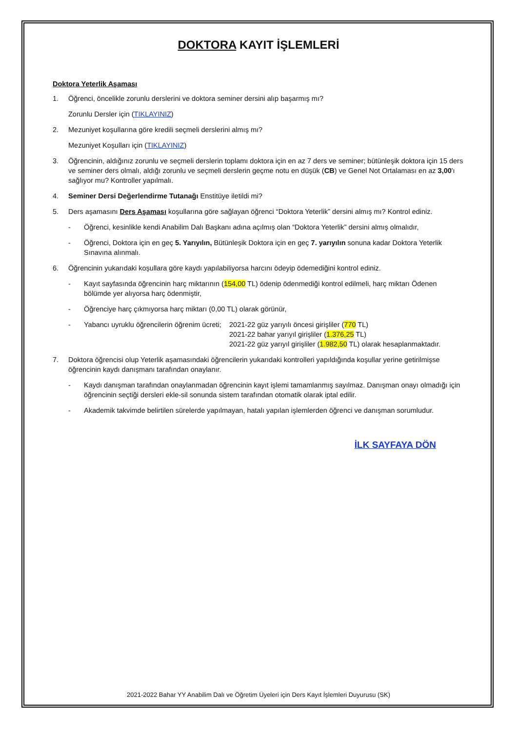DOKTORA KAYIT İŞLEMLERİ
Doktora Yeterlik Aşaması
1. Öğrenci, öncelikle zorunlu derslerini ve doktora seminer dersini alıp başarmış mı?
Zorunlu Dersler için (TIKLAYINIZ)
2. Mezuniyet koşullarına göre kredili seçmeli derslerini almış mı?
Mezuniyet Koşulları için (TIKLAYINIZ)
3. Öğrencinin, aldığınız zorunlu ve seçmeli derslerin toplamı doktora için en az 7 ders ve seminer; bütünleşik doktora için 15 ders ve seminer ders olmalı, aldığı zorunlu ve seçmeli derslerin geçme notu en düşük (CB) ve Genel Not Ortalaması en az 3,00'ı sağlıyor mu? Kontroller yapılmalı.
4. Seminer Dersi Değerlendirme Tutanağı Enstitüye iletildi mi?
5. Ders aşamasını Ders Aşaması koşullarına göre sağlayan öğrenci “Doktora Yeterlik” dersini almış mı? Kontrol ediniz.
- Öğrenci, kesinlikle kendi Anabilim Dalı Başkanı adına açılmış olan “Doktora Yeterlik” dersini almış olmalıdır,
- Öğrenci, Doktora için en geç 5. Yarıyılın, Bütünleşik Doktora için en geç 7. yarıyılın sonuna kadar Doktora Yeterlik Sınavına alınmalı.
6. Öğrencinin yukarıdaki koşullara göre kaydı yapılabiliyorsa harcını ödeyip ödemediğini kontrol ediniz.
- Kayıt sayfasında öğrencinin harç miktarının (154,00 TL) ödenip ödenmediği kontrol edilmeli, harç miktarı Ödenen bölümde yer alıyorsa harç ödenmiştir,
- Öğrenciye harç çıkmıyorsa harç miktarı (0,00 TL) olarak görünür,
- Yabancı uyruklu öğrencilerin öğrenim ücreti; 2021-22 güz yarıyılı öncesi girişliler (770 TL)
2021-22 bahar yarıyıl girişliler (1.376,25 TL)
2021-22 güz yarıyıl girişliler (1.982,50 TL) olarak hesaplanmaktadır.
7. Doktora öğrencisi olup Yeterlik aşamasındaki öğrencilerin yukarıdaki kontrolleri yapıldığında koşullar yerine getirilmişse öğrencinin kaydı danışmanı tarafından onaylanır.
- Kaydı danışman tarafından onaylanmadan öğrencinin kayıt işlemi tamamlanmış sayılmaz. Danışman onayı olmadığı için öğrencinin seçtiği dersleri ekle-sil sonunda sistem tarafından otomatik olarak iptal edilir.
- Akademik takvimde belirtilen sürelerde yapılmayan, hatalı yapılan işlemlerden öğrenci ve danışman sorumludur.
İLK SAYFAYA DÖN
2021-2022 Bahar YY Anabilim Dalı ve Öğretim Üyeleri için Ders Kayıt İşlemleri Duyurusu (SK)